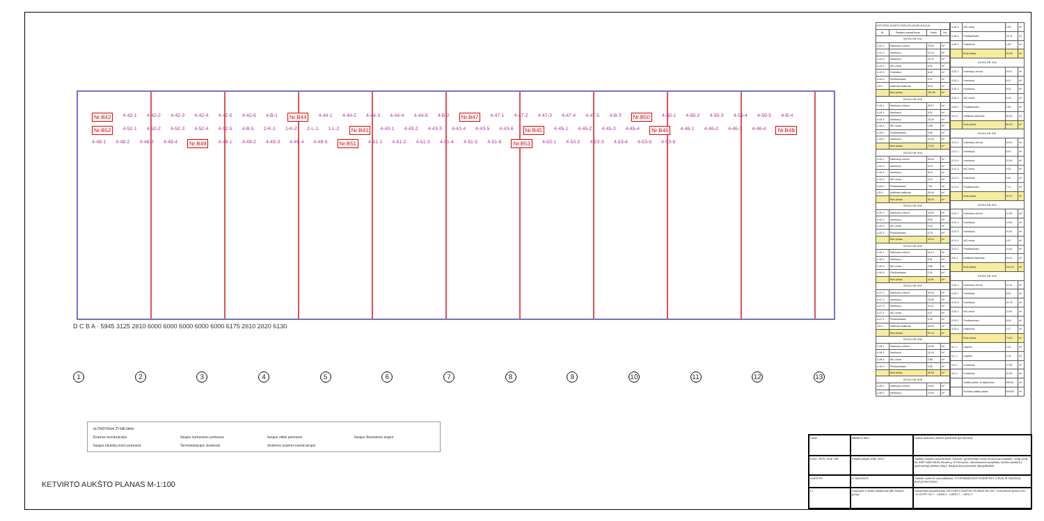Nr.B42 4-42-1 4-42-2 4-42-3 4-42-4 4-42-5 4-42-6 4-B-1 Nr.B44 4-44-1 4-44-2 4-44-3 4-44-4 4-44-5 4-B-2 Nr.B47 4-47-1 4-47-2 4-47-3 4-47-4 4-47-5 4-B-3 Nr.B50 4-50-1 4-50-2 4-50-3 4-50-4 4-50-5 4-B-4 Nr.B52 4-52-1 4-52-2 4-52-3 4-52-4 4-52-5 4-B-5 2-K-1 1-K-2 2-L-1 1-L-2 Nr.B43 4-43-1 4-43-2 4-43-3 4-43-4 4-43-5 4-43-6 Nr.B45 4-45-1 4-45-2 4-45-3 4-45-4 Nr.B46 4-46-1 4-46-2 4-46-3 4-46-4 Nr.B48 4-48-1 4-48-2 4-48-3 4-48-4 Nr.B49 4-49-1 4-49-2 4-49-3 4-49-4 4-49-5 Nr.B51 4-51-1 4-51-2 4-51-3 4-51-4 4-51-5 4-51-6 Nr.B53 4-53-1 4-53-2 4-53-3 4-53-4 4-53-5 4-53-6
D C B A · 5945 3125 2810 6000 6000 6000 6000 6000 6175 2810 2820 6130
123456789 10 11 12 13
SUTARTINIAI ŽYMĖJIMAI
Esamos konstrukcijos Naujos karkasinės pertvaros Naujos stiklo pertvaros Naujos iškertamos angos Naujos blokelių mūro pertvaros Termoizoliacijos sluoksnis Ardomos esamos konstrukcijos
KETVIRTO AUKŠTO PLANAS M-1:100
| KETVIRTO AUKŠTO PATALPŲ EKSPLIKACIJA | | | |
| Nr. | Patalpos pavadinimas | Kiekis | Vnt. |
| BUTAS NR. B42 | | | |
| 4-42-1 | Kabmarys-virtuvė | 25.82 | m² |
| 4-42-2 | Kambarys | 12.24 | m² |
| 4-42-3 | Kambarys | 13.22 | m² |
| 4-42-4 | WC-vonia | 3.01 | m² |
| 4-42-5 | Drabužinė | 9.29 | m² |
| 4-42-6 | Prieškambaris | 5.47 | m² |
| 4-B-1 | Įstiklintas balkonas | 32.9 | m² |
| | Buto plotas | 101.95 | m² |
| BUTAS NR. B43 | | | |
| 4-43-1 | Kambarys-virtuvė | 29.17 | m² |
| 4-43-2 | Kambarys | 9.62 | m² |
| 4-43-3 | Kambarys | 10.44 | m² |
| 4-43-4 | WC-vonia | 5.99 | m² |
| 4-43-5 | Prieškambaris | 5.85 | m² |
| 4-43-6 | Kambarys | 11.49 | m² |
| | Buto plotas | 72.56 | m² |
| BUTAS NR. B44 | | | |
| 4-44-1 | Kabmarys-virtuvė | 30.84 | m² |
| 4-44-2 | Kambarys | 8.70 | m² |
| 4-44-3 | Kambarys | 9.15 | m² |
| 4-44-4 | WC-vonia | 4.22 | m² |
| 4-44-5 | Prieškambaris | 7.01 | m² |
| 4-B-2 | Įstiklintas balkonas | 30.34 | m² |
| | Buto plotas | 90.26 | m² |
| BUTAS NR. B45 | | | |
| 4-45-1 | Kabmarys-virtuvė | 24.64 | m² |
| 4-45-2 | Kambarys | 9.68 | m² |
| 4-45-3 | WC-vonia | 5.02 | m² |
| 4-45-4 | Prieškambaris | 4.79 | m² |
| | Buto plotas | 44.13 | m² |
| BUTAS NR. B46 | | | |
| 4-46-1 | Kabmarys-virtuvė | 23.10 | m² |
| 4-46-2 | Kambarys | 9.81 | m² |
| 4-46-3 | WC-vonia | 4.98 | m² |
| 4-46-4 | Prieškambaris | 5.02 | m² |
| | Buto plotas | 42.91 | m² |
| BUTAS NR. B47 | | | |
| 4-47-1 | Kabmarys-virtuvė | 34.04 | m² |
| 4-47-2 | Kambarys | 10.29 | m² |
| 4-47-3 | Kambarys | 11.41 | m² |
| 4-47-4 | WC-vonia | 4.57 | m² |
| 4-47-5 | Prieškambaris | 6.45 | m² |
| 4-B-2 | Įstiklintas balkonas | 30.34 | m² |
| | Buto plotas | 97.10 | m² |
| BUTAS NR. B48 | | | |
| 4-48-1 | Kabmarys-virtuvė | 24.40 | m² |
| 4-48-2 | Kambarys | 10.24 | m² |
| 4-48-3 | WC-vonia | 5.89 | m² |
| 4-48-4 | Prieškambaris | 6.06 | m² |
| | Buto plotas | 46.59 | m² |
| BUTAS NR. B49 | | | |
| 4-49-1 | Kabmarys-virtuvė | 24.92 | m² |
| 4-49-2 | Kambarys | 10.34 | m² |
| 4-49-3 | WC-vonia | 5.89 | m² |
| 4-49-4 | Prieškambaris | 13.14 | m² |
| 4-49-5 | Drabužinė | 1.80 | m² |
| | Buto plotas | 56.09 | m² |
| BUTAS NR. B50 | | | |
| 4-50-1 | Kabmarys-virtuvė | 28.01 | m² |
| 4-50-2 | Kambarys | 8.61 | m² |
| 4-50-3 | Kambarys | 9.01 | m² |
| 4-50-4 | WC-vonia | 4.28 | m² |
| 4-50-5 | Prieškambaris | 5.95 | m² |
| 4-B-3 | Įstiklintas balkonas | 30.34 | m² |
| | Buto plotas | 86.20 | m² |
| BUTAS NR. B51 | | | |
| 4-51-1 | Kabmarys-virtuvė | 24.66 | m² |
| 4-51-2 | Kambarys | 9.40 | m² |
| 4-51-3 | Kambarys | 15.43 | m² |
| 4-51-4 | WC-vonia | 5.05 | m² |
| 4-51-5 | Drabužinė | 2.81 | m² |
| 4-51-6 | Prieškambaris | 7.72 | m² |
| | Buto plotas | 65.07 | m² |
| BUTAS NR. B52 | | | |
| 4-52-1 | Kabmarys-virtuvė | 27.92 | m² |
| 4-52-2 | Kambarys | 11.83 | m² |
| 4-52-3 | Kambarys | 16.35 | m² |
| 4-52-4 | WC-vonia | 4.87 | m² |
| 4-52-5 | Prieškambaris | 11.04 | m² |
| 4-B-4 | Įstiklintas balkonas | 32.16 | m² |
| | Buto plotas | 104.13 | m² |
| BUTAS NR. B53 | | | |
| 4-53-1 | Kabmarys-virtuvė | 25.11 | m² |
| 4-53-2 | Kambarys | 9.64 | m² |
| 4-53-3 | Kambarys | 10.78 | m² |
| 4-53-4 | WC-vonia | 11.58 | m² |
| 4-53-5 | Prieškambaris | 9.63 | m² |
| 4-53-6 | Drabužinė | 5.17 | m² |
| | Buto plotas | 71.91 | m² |
| 4-L-1 | Laiptinė | 4.26 | m² |
| 4-L-2 | Laiptinė | 4.26 | m² |
| 4-K-1 | Koridorius | 27.95 | m² |
| 4-K-2 | Koridorius | 20.04 | m² |
| | Aukšto plotas su laiptinėmis | 938.45 | m² |
| | Bendras aukšto plotas | 929.93 | m² |
Laida
Išleidimo data
Laidos statusas, keitimo priežastis (jei taikoma)
KVAL. PATV. DOK. NR
Projektuotojas UAB "AIS2"
Statinio projekto pavadinimas: Pastato- gyvenamojo namo (vieno buto pastatai), 1A3p (Unik. Nr. 6997-5000-5016) Birutės g. 9 Prienuose, rekonstravimo projektas, keičiant paskirtį į gyvenamąją paskirtį (trijų ir daugiau butų pastatai) (daugiabučiai)
A1479 PV
V. NAUJALIS
Statinio numeris ir pavadinimas: GYVENAMOSIOS PASKIRTIES (TRIJŲ IR DAUGIAU BUTŲ) PASTATAS
LT
Statytojas ir (arba) užsakovas MB "Marton group"
Dokumento pavadinimas: KETVIRTO AUKŠTO PLANAS M1:100 · Dokumento žymuo 021 -11-01-PP-SA-7 · LAIDA 0 · LAPAS 1 · LAPŲ 1